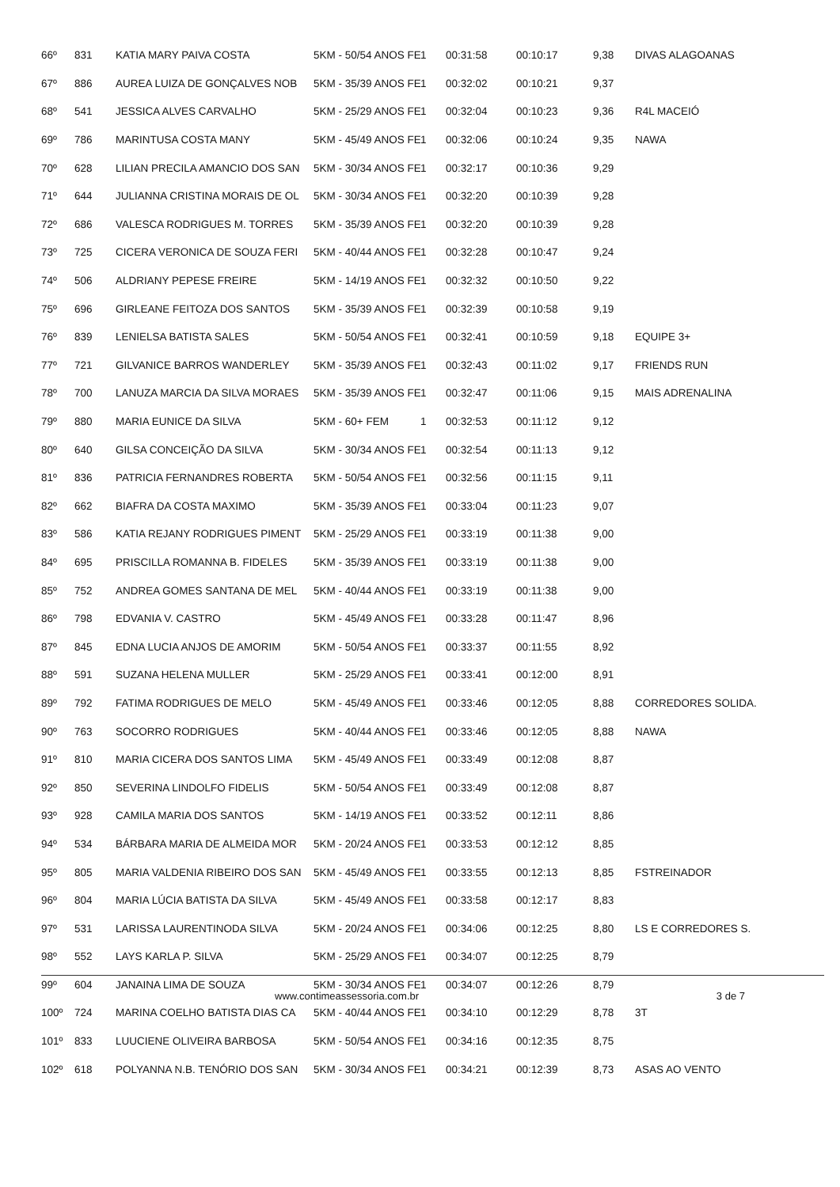| 66º | 831 | KATIA MARY PAIVA COSTA | 5KM - 50/54 ANOS FE | 1 | 00:31:58 | 00:10:17 | 9,38 | DIVAS ALAGOANAS |
| 67º | 886 | AUREA LUIZA DE GONÇALVES NOB | 5KM - 35/39 ANOS FE | 1 | 00:32:02 | 00:10:21 | 9,37 | |
| 68º | 541 | JESSICA ALVES CARVALHO | 5KM - 25/29 ANOS FE | 1 | 00:32:04 | 00:10:23 | 9,36 | R4L MACEIÓ |
| 69º | 786 | MARINTUSA COSTA MANY | 5KM - 45/49 ANOS FE | 1 | 00:32:06 | 00:10:24 | 9,35 | NAWA |
| 70º | 628 | LILIAN PRECILA AMANCIO DOS SAN | 5KM - 30/34 ANOS FE | 1 | 00:32:17 | 00:10:36 | 9,29 | |
| 71º | 644 | JULIANNA CRISTINA MORAIS DE OL | 5KM - 30/34 ANOS FE | 1 | 00:32:20 | 00:10:39 | 9,28 | |
| 72º | 686 | VALESCA RODRIGUES M. TORRES | 5KM - 35/39 ANOS FE | 1 | 00:32:20 | 00:10:39 | 9,28 | |
| 73º | 725 | CICERA VERONICA DE SOUZA FERI | 5KM - 40/44 ANOS FE | 1 | 00:32:28 | 00:10:47 | 9,24 | |
| 74º | 506 | ALDRIANY PEPESE FREIRE | 5KM - 14/19 ANOS FE | 1 | 00:32:32 | 00:10:50 | 9,22 | |
| 75º | 696 | GIRLEANE FEITOZA DOS SANTOS | 5KM - 35/39 ANOS FE | 1 | 00:32:39 | 00:10:58 | 9,19 | |
| 76º | 839 | LENIELSA BATISTA SALES | 5KM - 50/54 ANOS FE | 1 | 00:32:41 | 00:10:59 | 9,18 | EQUIPE 3+ |
| 77º | 721 | GILVANICE BARROS WANDERLEY | 5KM - 35/39 ANOS FE | 1 | 00:32:43 | 00:11:02 | 9,17 | FRIENDS RUN |
| 78º | 700 | LANUZA MARCIA DA SILVA MORAES | 5KM - 35/39 ANOS FE | 1 | 00:32:47 | 00:11:06 | 9,15 | MAIS ADRENALINA |
| 79º | 880 | MARIA EUNICE DA SILVA | 5KM - 60+ FEM | 1 | 00:32:53 | 00:11:12 | 9,12 | |
| 80º | 640 | GILSA CONCEIÇÃO DA SILVA | 5KM - 30/34 ANOS FE | 1 | 00:32:54 | 00:11:13 | 9,12 | |
| 81º | 836 | PATRICIA FERNANDRES ROBERTA | 5KM - 50/54 ANOS FE | 1 | 00:32:56 | 00:11:15 | 9,11 | |
| 82º | 662 | BIAFRA DA COSTA MAXIMO | 5KM - 35/39 ANOS FE | 1 | 00:33:04 | 00:11:23 | 9,07 | |
| 83º | 586 | KATIA REJANY RODRIGUES PIMENT | 5KM - 25/29 ANOS FE | 1 | 00:33:19 | 00:11:38 | 9,00 | |
| 84º | 695 | PRISCILLA ROMANNA B. FIDELES | 5KM - 35/39 ANOS FE | 1 | 00:33:19 | 00:11:38 | 9,00 | |
| 85º | 752 | ANDREA GOMES SANTANA DE MEL | 5KM - 40/44 ANOS FE | 1 | 00:33:19 | 00:11:38 | 9,00 | |
| 86º | 798 | EDVANIA V. CASTRO | 5KM - 45/49 ANOS FE | 1 | 00:33:28 | 00:11:47 | 8,96 | |
| 87º | 845 | EDNA LUCIA ANJOS DE AMORIM | 5KM - 50/54 ANOS FE | 1 | 00:33:37 | 00:11:55 | 8,92 | |
| 88º | 591 | SUZANA HELENA MULLER | 5KM - 25/29 ANOS FE | 1 | 00:33:41 | 00:12:00 | 8,91 | |
| 89º | 792 | FATIMA RODRIGUES DE MELO | 5KM - 45/49 ANOS FE | 1 | 00:33:46 | 00:12:05 | 8,88 | CORREDORES SOLIDA. |
| 90º | 763 | SOCORRO RODRIGUES | 5KM - 40/44 ANOS FE | 1 | 00:33:46 | 00:12:05 | 8,88 | NAWA |
| 91º | 810 | MARIA CICERA DOS SANTOS LIMA | 5KM - 45/49 ANOS FE | 1 | 00:33:49 | 00:12:08 | 8,87 | |
| 92º | 850 | SEVERINA LINDOLFO FIDELIS | 5KM - 50/54 ANOS FE | 1 | 00:33:49 | 00:12:08 | 8,87 | |
| 93º | 928 | CAMILA MARIA DOS SANTOS | 5KM - 14/19 ANOS FE | 1 | 00:33:52 | 00:12:11 | 8,86 | |
| 94º | 534 | BÁRBARA MARIA DE ALMEIDA MOR | 5KM - 20/24 ANOS FE | 1 | 00:33:53 | 00:12:12 | 8,85 | |
| 95º | 805 | MARIA VALDENIA RIBEIRO DOS SAN | 5KM - 45/49 ANOS FE | 1 | 00:33:55 | 00:12:13 | 8,85 | FSTREINADOR |
| 96º | 804 | MARIA LÚCIA BATISTA DA SILVA | 5KM - 45/49 ANOS FE | 1 | 00:33:58 | 00:12:17 | 8,83 | |
| 97º | 531 | LARISSA LAURENTINODA SILVA | 5KM - 20/24 ANOS FE | 1 | 00:34:06 | 00:12:25 | 8,80 | LS E CORREDORES S. |
| 98º | 552 | LAYS KARLA P. SILVA | 5KM - 25/29 ANOS FE | 1 | 00:34:07 | 00:12:25 | 8,79 | |
| 99º | 604 | JANAINA LIMA DE SOUZA | 5KM - 30/34 ANOS FE | 1 | 00:34:07 | 00:12:26 | 8,79 | |
| 100º | 724 | MARINA COELHO BATISTA DIAS CA | 5KM - 40/44 ANOS FE | 1 | 00:34:10 | 00:12:29 | 8,78 | 3T |
| 101º | 833 | LUUCIENE OLIVEIRA BARBOSA | 5KM - 50/54 ANOS FE | 1 | 00:34:16 | 00:12:35 | 8,75 | |
| 102º | 618 | POLYANNA N.B. TENÓRIO DOS SAN | 5KM - 30/34 ANOS FE | 1 | 00:34:21 | 00:12:39 | 8,73 | ASAS AO VENTO |
www.contimeassessoria.com.br 3 de 7